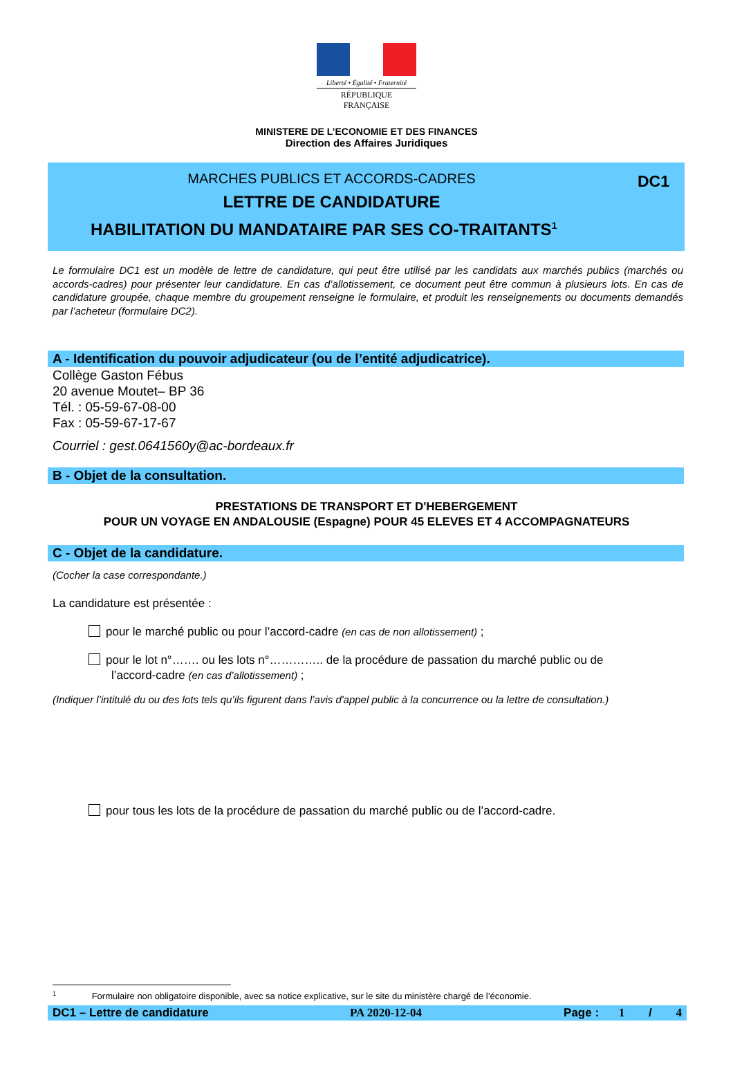Liberté • Égalité • Fraternité
RÉPUBLIQUE FRANÇAISE
MINISTERE DE L’ECONOMIE ET DES FINANCES
Direction des Affaires Juridiques
MARCHES PUBLICS ET ACCORDS-CADRES
DC1
LETTRE DE CANDIDATURE
HABILITATION DU MANDATAIRE PAR SES CO-TRAITANTS<sup>1</sup>
Le formulaire DC1 est un modèle de lettre de candidature, qui peut être utilisé par les candidats aux marchés publics (marchés ou accords-cadres) pour présenter leur candidature. En cas d’allotissement, ce document peut être commun à plusieurs lots. En cas de candidature groupée, chaque membre du groupement renseigne le formulaire, et produit les renseignements ou documents demandés par l’acheteur (formulaire DC2).
A - Identification du pouvoir adjudicateur (ou de l’entité adjudicatrice).
Collège Gaston Fébus
20 avenue Moutet– BP 36
Tél. : 05-59-67-08-00
Fax : 05-59-67-17-67
Courriel : gest.0641560y@ac-bordeaux.fr
B - Objet de la consultation.
PRESTATIONS DE TRANSPORT ET D'HEBERGEMENT
POUR UN VOYAGE EN ANDALOUSIE (Espagne) POUR 45 ELEVES ET 4 ACCOMPAGNATEURS
C - Objet de la candidature.
(Cocher la case correspondante.)
La candidature est présentée :
pour le marché public ou pour l’accord-cadre (en cas de non allotissement) ;
pour le lot n°……. ou les lots n°………….. de la procédure de passation du marché public ou de
l’accord-cadre (en cas d’allotissement) ;
(Indiquer l’intitulé du ou des lots tels qu’ils figurent dans l’avis d'appel public à la concurrence ou la lettre de consultation.)
pour tous les lots de la procédure de passation du marché public ou de l’accord-cadre.
<sup>1</sup> Formulaire non obligatoire disponible, avec sa notice explicative, sur le site du ministère chargé de l’économie.
DC1 – Lettre de candidature PA 2020-12-04 Page : 1 / 4